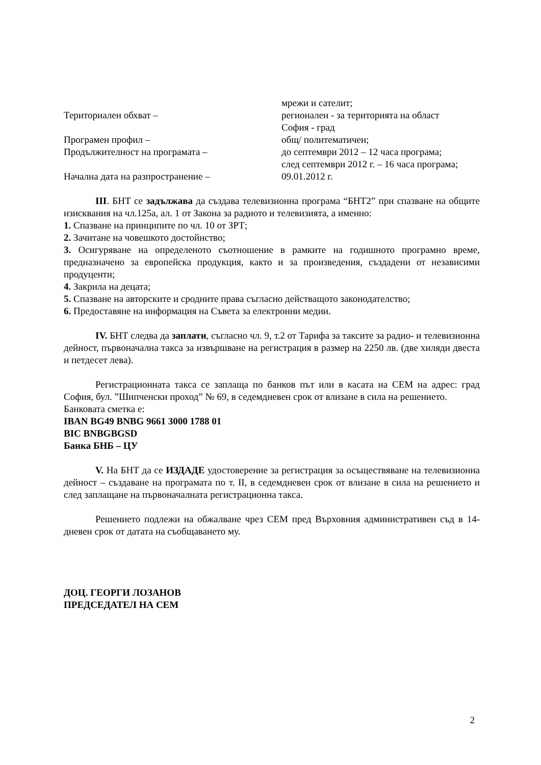мрежи и сателит;
Териториален обхват – регионален - за територията на област
София - град
Програмен профил – общ/ политематичен;
Продължителност на програмата – до септември 2012 – 12 часа програма;
след септември 2012 г. – 16 часа програма;
Начална дата на разпространение – 09.01.2012 г.
III. БНТ се задължава да създава телевизионна програма “БНТ2” при спазване на общите изисквания на чл.125а, ал. 1 от Закона за радиото и телевизията, а именно:
1. Спазване на принципите по чл. 10 от ЗРТ;
2. Зачитане на човешкото достойнство;
3. Осигуряване на определеното съотношение в рамките на годишното програмно време, предназначено за европейска продукция, както и за произведения, създадени от независими продуценти;
4. Закрила на децата;
5. Спазване на авторските и сродните права съгласно действащото законодателство;
6. Предоставяне на информация на Съвета за електронни медии.
IV. БНТ следва да заплати, съгласно чл. 9, т.2 от Тарифа за таксите за радио- и телевизионна дейност, първоначална такса за извършване на регистрация в размер на 2250 лв. (две хиляди двеста и петдесет лева).
Регистрационната такса се заплаща по банков път или в касата на СЕМ на адрес: град София, бул. ”Шипченски проход” № 69, в седемдневен срок от влизане в сила на решението.
Банковата сметка е:
IBAN BG49 BNBG 9661 3000 1788 01
BIC BNBGBGSD
Банка БНБ – ЦУ
V. На БНТ да се ИЗДАДЕ удостоверение за регистрация за осъществяване на телевизионна дейност – създаване на програмата по т. II, в седемдневен срок от влизане в сила на решението и след заплащане на първоначалната регистрационна такса.
Решението подлежи на обжалване чрез СЕМ пред Върховния административен съд в 14-дневен срок от датата на съобщаването му.
ДОЦ. ГЕОРГИ ЛОЗАНОВ
ПРЕДСЕДАТЕЛ НА СЕМ
2